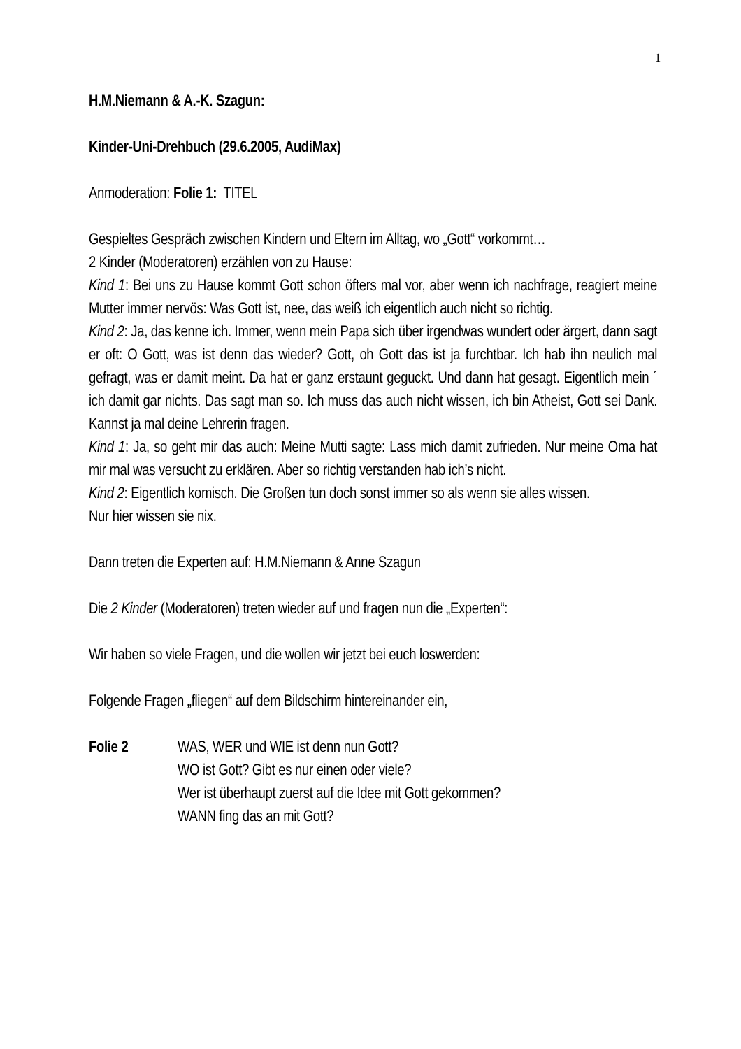1
H.M.Niemann & A.-K. Szagun:
Kinder-Uni-Drehbuch (29.6.2005, AudiMax)
Anmoderation: Folie 1: TITEL
Gespieltes Gespräch zwischen Kindern und Eltern im Alltag, wo „Gott“ vorkommt…
2 Kinder (Moderatoren) erzählen von zu Hause:
Kind 1: Bei uns zu Hause kommt Gott schon öfters mal vor, aber wenn ich nachfrage, reagiert meine Mutter immer nervös: Was Gott ist, nee, das weiß ich eigentlich auch nicht so richtig.
Kind 2: Ja, das kenne ich. Immer, wenn mein Papa sich über irgendwas wundert oder ärgert, dann sagt er oft: O Gott, was ist denn das wieder? Gott, oh Gott das ist ja furchtbar. Ich hab ihn neulich mal gefragt, was er damit meint. Da hat er ganz erstaunt geguckt. Und dann hat gesagt. Eigentlich mein ´ ich damit gar nichts. Das sagt man so. Ich muss das auch nicht wissen, ich bin Atheist, Gott sei Dank. Kannst ja mal deine Lehrerin fragen.
Kind 1: Ja, so geht mir das auch: Meine Mutti sagte: Lass mich damit zufrieden. Nur meine Oma hat mir mal was versucht zu erklären. Aber so richtig verstanden hab ich’s nicht.
Kind 2: Eigentlich komisch. Die Großen tun doch sonst immer so als wenn sie alles wissen.
Nur hier wissen sie nix.
Dann treten die Experten auf: H.M.Niemann & Anne Szagun
Die 2 Kinder (Moderatoren) treten wieder auf und fragen nun die „Experten“:
Wir haben so viele Fragen, und die wollen wir jetzt bei euch loswerden:
Folgende Fragen „fliegen“ auf dem Bildschirm hintereinander ein,
Folie 2 WAS, WER und WIE ist denn nun Gott?
WO ist Gott? Gibt es nur einen oder viele?
Wer ist überhaupt zuerst auf die Idee mit Gott gekommen?
WANN fing das an mit Gott?